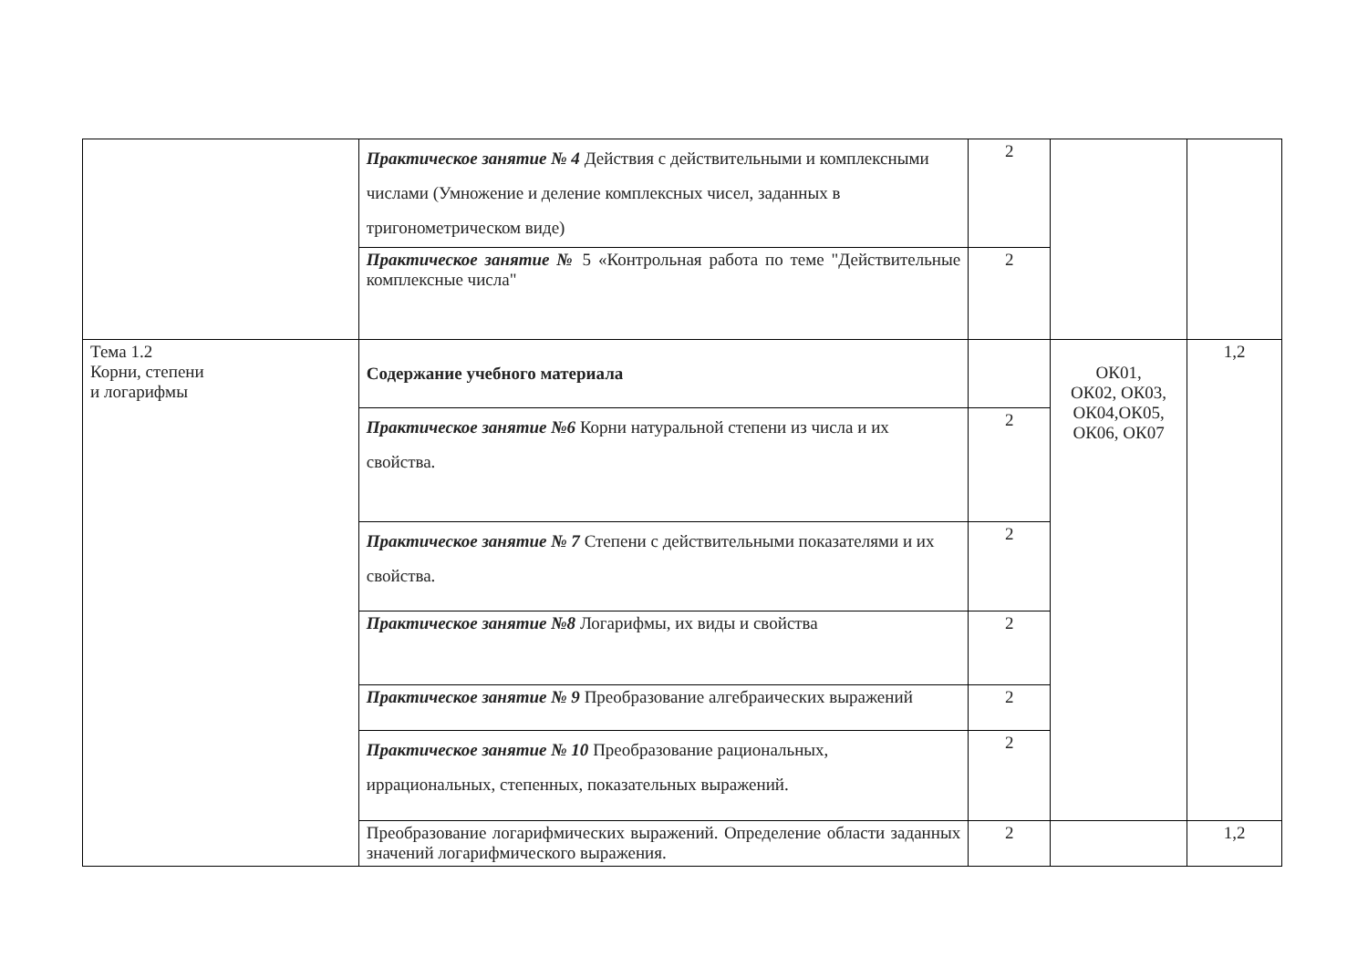| | Практическое занятие № 4 Действия с действительными и комплексными числами (Умножение и деление комплексных чисел, заданных в тригонометрическом виде) | 2 | | |
| | Практическое занятие № 5 «Контрольная работа по теме "Действительные комплексные числа" | 2 | | |
| Тема 1.2 Корни, степени и логарифмы | Содержание учебного материала | | ОК01, ОК02, ОК03, ОК04,ОК05, ОК06, ОК07 | 1,2 |
| | Практическое занятие №6 Корни натуральной степени из числа и их свойства. | 2 | | |
| | Практическое занятие № 7 Степени с действительными показателями и их свойства. | 2 | | |
| | Практическое занятие №8 Логарифмы, их виды и свойства | 2 | | |
| | Практическое занятие № 9 Преобразование алгебраических выражений | 2 | | |
| | Практическое занятие № 10 Преобразование рациональных, иррациональных, степенных, показательных выражений. | 2 | | |
| | Преобразование логарифмических выражений. Определение области заданных значений логарифмического выражения. | 2 | | 1,2 |